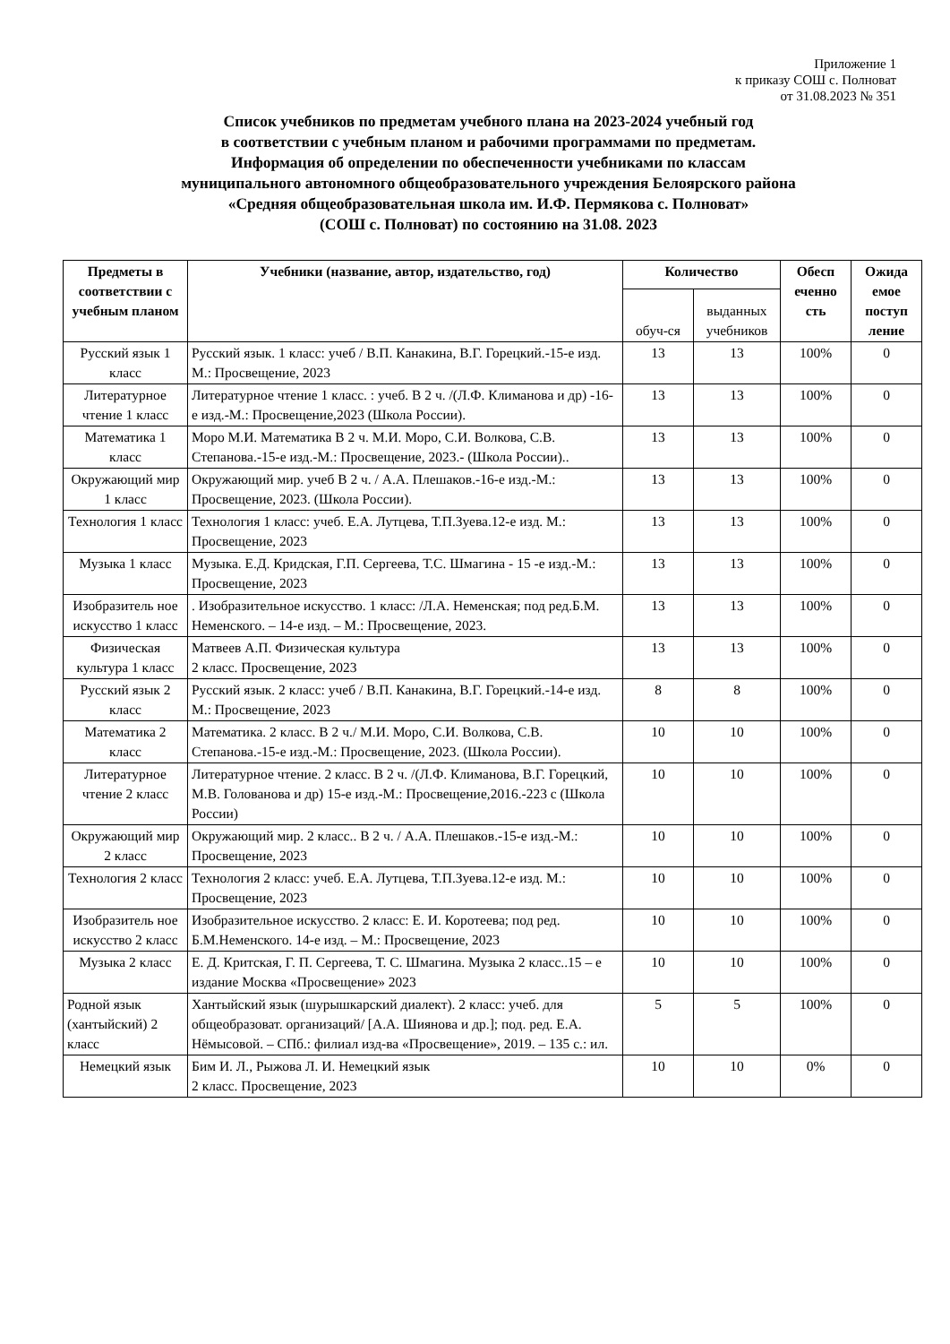Приложение 1
к приказу СОШ с. Полноват
от 31.08.2023 № 351
Список учебников по предметам учебного плана на 2023-2024 учебный год
в соответствии с учебным планом и рабочими программами по предметам.
Информация об определении по обеспеченности учебниками по классам
муниципального автономного общеобразовательного учреждения Белоярского района
«Средняя общеобразовательная школа им. И.Ф. Пермякова с. Полноват»
(СОШ с. Полноват) по состоянию на 31.08. 2023
| Предметы в соответствии с учебным планом | Учебники (название, автор, издательство, год) | Количество | | Обесп еченно сть | Ожида емое поступ ление |
| --- | --- | --- | --- | --- | --- |
| | | обуч-ся | выданных учебников | | |
| Русский язык 1 класс | Русский язык. 1 класс: учеб / В.П. Канакина, В.Г. Горецкий.-15-е изд. М.: Просвещение, 2023 | 13 | 13 | 100% | 0 |
| Литературное чтение 1 класс | Литературное чтение 1 класс. : учеб. В 2 ч. /(Л.Ф. Климанова и др) -16-е изд.-М.: Просвещение,2023 (Школа России). | 13 | 13 | 100% | 0 |
| Математика 1 класс | Моро М.И. Математика В 2 ч. М.И. Моро, С.И. Волкова, С.В. Степанова.-15-е изд.-М.: Просвещение, 2023.- (Школа России).. | 13 | 13 | 100% | 0 |
| Окружающий мир 1 класс | Окружающий мир. учеб В 2 ч. / А.А. Плешаков.-16-е изд.-М.: Просвещение, 2023. (Школа России). | 13 | 13 | 100% | 0 |
| Технология 1 класс | Технология 1 класс: учеб. Е.А. Лутцева, Т.П.Зуева.12-е изд. М.: Просвещение, 2023 | 13 | 13 | 100% | 0 |
| Музыка 1 класс | Музыка. Е.Д. Кридская, Г.П. Сергеева, Т.С. Шмагина - 15 -е изд.-М.: Просвещение, 2023 | 13 | 13 | 100% | 0 |
| Изобразитель ное искусство 1 класс | . Изобразительное искусство. 1 класс: /Л.А. Неменская; под ред.Б.М. Неменского. – 14-е изд. – М.: Просвещение, 2023. | 13 | 13 | 100% | 0 |
| Физическая культура 1 класс | Матвеев А.П. Физическая культура 2 класс. Просвещение, 2023 | 13 | 13 | 100% | 0 |
| Русский язык 2 класс | Русский язык. 2 класс: учеб / В.П. Канакина, В.Г. Горецкий.-14-е изд. М.: Просвещение, 2023 | 8 | 8 | 100% | 0 |
| Математика 2 класс | Математика. 2 класс. В 2 ч./ М.И. Моро, С.И. Волкова, С.В. Степанова.-15-е изд.-М.: Просвещение, 2023. (Школа России). | 10 | 10 | 100% | 0 |
| Литературное чтение 2 класс | Литературное чтение. 2 класс. В 2 ч. /(Л.Ф. Климанова, В.Г. Горецкий, М.В. Голованова и др) 15-е изд.-М.: Просвещение,2016.-223 с (Школа России) | 10 | 10 | 100% | 0 |
| Окружающий мир 2 класс | Окружающий мир. 2 класс.. В 2 ч. / А.А. Плешаков.-15-е изд.-М.: Просвещение, 2023 | 10 | 10 | 100% | 0 |
| Технология 2 класс | Технология 2 класс: учеб. Е.А. Лутцева, Т.П.Зуева.12-е изд. М.: Просвещение, 2023 | 10 | 10 | 100% | 0 |
| Изобразитель ное искусство 2 класс | Изобразительное искусство. 2 класс: Е. И. Коротеева; под ред. Б.М.Неменского. 14-е изд. – М.: Просвещение, 2023 | 10 | 10 | 100% | 0 |
| Музыка 2 класс | Е. Д. Критская, Г. П. Сергеева, Т. С. Шмагина. Музыка 2 класс..15 – е издание Москва «Просвещение» 2023 | 10 | 10 | 100% | 0 |
| Родной язык (хантыйский) 2 класс | Хантыйский язык (шурышкарский диалект). 2 класс: учеб. для общеобразоват. организаций/ [А.А. Шиянова и др.]; под. ред. Е.А. Нёмысовой. – СПб.: филиал изд-ва «Просвещение», 2019. – 135 с.: ил. | 5 | 5 | 100% | 0 |
| Немецкий язык | Бим И. Л., Рыжова Л. И. Немецкий язык 2 класс. Просвещение, 2023 | 10 | 10 | 0% | 0 |